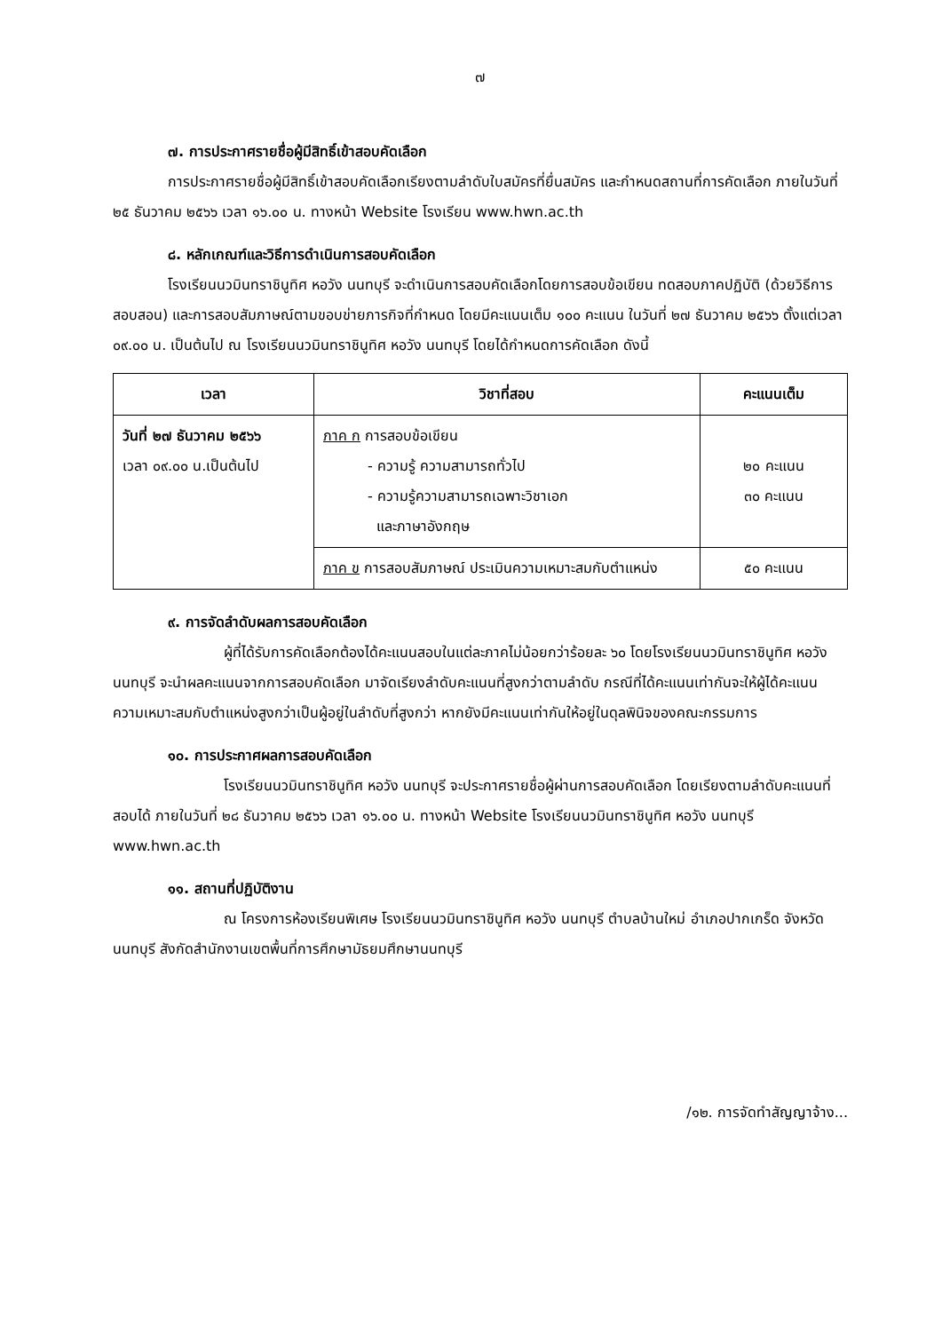๗
๗. การประกาศรายชื่อผู้มีสิทธิ์เข้าสอบคัดเลือก
การประกาศรายชื่อผู้มีสิทธิ์เข้าสอบคัดเลือกเรียงตามลำดับใบสมัครที่ยื่นสมัคร และกำหนดสถานที่การคัดเลือก ภายในวันที่ ๒๕ ธันวาคม ๒๕๖๖ เวลา ๑๖.๐๐ น. ทางหน้า Website โรงเรียน www.hwn.ac.th
๘. หลักเกณฑ์และวิธีการดำเนินการสอบคัดเลือก
โรงเรียนนวมินทราชินูทิศ หอวัง นนทบุรี จะดำเนินการสอบคัดเลือกโดยการสอบข้อเขียน ทดสอบภาคปฏิบัติ (ด้วยวิธีการสอบสอน) และการสอบสัมภาษณ์ตามขอบข่ายภารกิจที่กำหนด โดยมีคะแนนเต็ม ๑๐๐ คะแนน ในวันที่ ๒๗ ธันวาคม ๒๕๖๖ ตั้งแต่เวลา ๐๙.๐๐ น. เป็นต้นไป ณ โรงเรียนนวมินทราชินูทิศ หอวัง นนทบุรี โดยได้กำหนดการคัดเลือก ดังนี้
| เวลา | วิชาที่สอบ | คะแนนเต็ม |
| --- | --- | --- |
| วันที่ ๒๗ ธันวาคม ๒๕๖๖ เวลา ๐๙.๐๐ น.เป็นต้นไป | ภาค ก การสอบข้อเขียน - ความรู้ ความสามารถทั่วไป - ความรู้ความสามารถเฉพาะวิชาเอก และภาษาอังกฤษ | ๒๐ คะแนน ๓๐ คะแนน |
| | ภาค ข การสอบสัมภาษณ์ ประเมินความเหมาะสมกับตำแหน่ง | ๕๐ คะแนน |
๙. การจัดลำดับผลการสอบคัดเลือก
ผู้ที่ได้รับการคัดเลือกต้องได้คะแนนสอบในแต่ละภาคไม่น้อยกว่าร้อยละ ๖๐ โดยโรงเรียนนวมินทราชินูทิศ หอวัง นนทบุรี จะนำผลคะแนนจากการสอบคัดเลือก มาจัดเรียงลำดับคะแนนที่สูงกว่าตามลำดับ กรณีที่ได้คะแนนเท่ากันจะให้ผู้ได้คะแนนความเหมาะสมกับตำแหน่งสูงกว่าเป็นผู้อยู่ในลำดับที่สูงกว่า หากยังมีคะแนนเท่ากันให้อยู่ในดุลพินิจของคณะกรรมการ
๑๐. การประกาศผลการสอบคัดเลือก
โรงเรียนนวมินทราชินูทิศ หอวัง นนทบุรี จะประกาศรายชื่อผู้ผ่านการสอบคัดเลือก โดยเรียงตามลำดับคะแนนที่สอบได้ ภายในวันที่ ๒๘ ธันวาคม ๒๕๖๖ เวลา ๑๖.๐๐ น. ทางหน้า Website โรงเรียนนวมินทราชินูทิศ หอวัง นนทบุรี www.hwn.ac.th
๑๑. สถานที่ปฏิบัติงาน
ณ โครงการห้องเรียนพิเศษ โรงเรียนนวมินทราชินูทิศ หอวัง นนทบุรี ตำบลบ้านใหม่ อำเภอปากเกร็ด จังหวัดนนทบุรี สังกัดสำนักงานเขตพื้นที่การศึกษามัธยมศึกษานนทบุรี
/๑๒. การจัดทำสัญญาจ้าง...